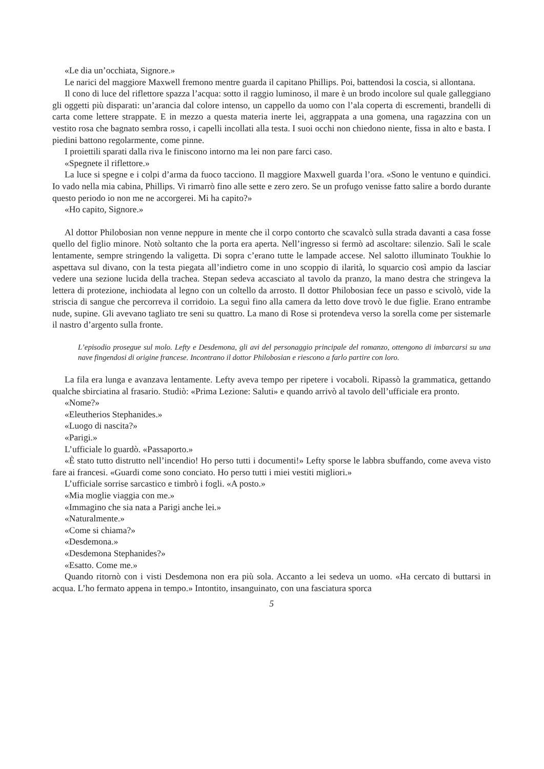«Le dia un’occhiata, Signore.»
Le narici del maggiore Maxwell fremono mentre guarda il capitano Phillips. Poi, battendosi la coscia, si allontana.
Il cono di luce del riflettore spazza l’acqua: sotto il raggio luminoso, il mare è un brodo incolore sul quale galleggiano gli oggetti più disparati: un’arancia dal colore intenso, un cappello da uomo con l’ala coperta di escrementi, brandelli di carta come lettere strappate. E in mezzo a questa materia inerte lei, aggrappata a una gomena, una ragazzina con un vestito rosa che bagnato sembra rosso, i capelli incollati alla testa. I suoi occhi non chiedono niente, fissa in alto e basta. I piedini battono regolarmente, come pinne.
I proiettili sparati dalla riva le finiscono intorno ma lei non pare farci caso.
«Spegnete il riflettore.»
La luce si spegne e i colpi d’arma da fuoco tacciono. Il maggiore Maxwell guarda l’ora. «Sono le ventuno e quindici. Io vado nella mia cabina, Phillips. Vi rimarrò fino alle sette e zero zero. Se un profugo venisse fatto salire a bordo durante questo periodo io non me ne accorgerei. Mi ha capito?»
«Ho capito, Signore.»
Al dottor Philobosian non venne neppure in mente che il corpo contorto che scavalcò sulla strada davanti a casa fosse quello del figlio minore. Notò soltanto che la porta era aperta. Nell’ingresso si fermò ad ascoltare: silenzio. Salì le scale lentamente, sempre stringendo la valigetta. Di sopra c’erano tutte le lampade accese. Nel salotto illuminato Toukhie lo aspettava sul divano, con la testa piegata all’indietro come in uno scoppio di ilarità, lo squarcio così ampio da lasciar vedere una sezione lucida della trachea. Stepan sedeva accasciato al tavolo da pranzo, la mano destra che stringeva la lettera di protezione, inchiodata al legno con un coltello da arrosto. Il dottor Philobosian fece un passo e scivolò, vide la striscia di sangue che percorreva il corridoio. La seguì fino alla camera da letto dove trovò le due figlie. Erano entrambe nude, supine. Gli avevano tagliato tre seni su quattro. La mano di Rose si protendeva verso la sorella come per sistemarle il nastro d’argento sulla fronte.
L’episodio prosegue sul molo. Lefty e Desdemona, gli avi del personaggio principale del romanzo, ottengono di imbarcarsi su una nave fingendosi di origine francese. Incontrano il dottor Philobosian e riescono a farlo partire con loro.
La fila era lunga e avanzava lentamente. Lefty aveva tempo per ripetere i vocaboli. Ripassò la grammatica, gettando qualche sbirciatina al frasario. Studiò: «Prima Lezione: Saluti» e quando arrivò al tavolo dell’ufficiale era pronto.
«Nome?»
«Eleutherios Stephanides.»
«Luogo di nascita?»
«Parigi.»
L’ufficiale lo guardò. «Passaporto.»
«È stato tutto distrutto nell’incendio! Ho perso tutti i documenti!» Lefty sporse le labbra sbuffando, come aveva visto fare ai francesi. «Guardi come sono conciato. Ho perso tutti i miei vestiti migliori.»
L’ufficiale sorrise sarcastico e timbrò i fogli. «A posto.»
«Mia moglie viaggia con me.»
«Immagino che sia nata a Parigi anche lei.»
«Naturalmente.»
«Come si chiama?»
«Desdemona.»
«Desdemona Stephanides?»
«Esatto. Come me.»
Quando ritornò con i visti Desdemona non era più sola. Accanto a lei sedeva un uomo. «Ha cercato di buttarsi in acqua. L’ho fermato appena in tempo.» Intontito, insanguinato, con una fasciatura sporca
5